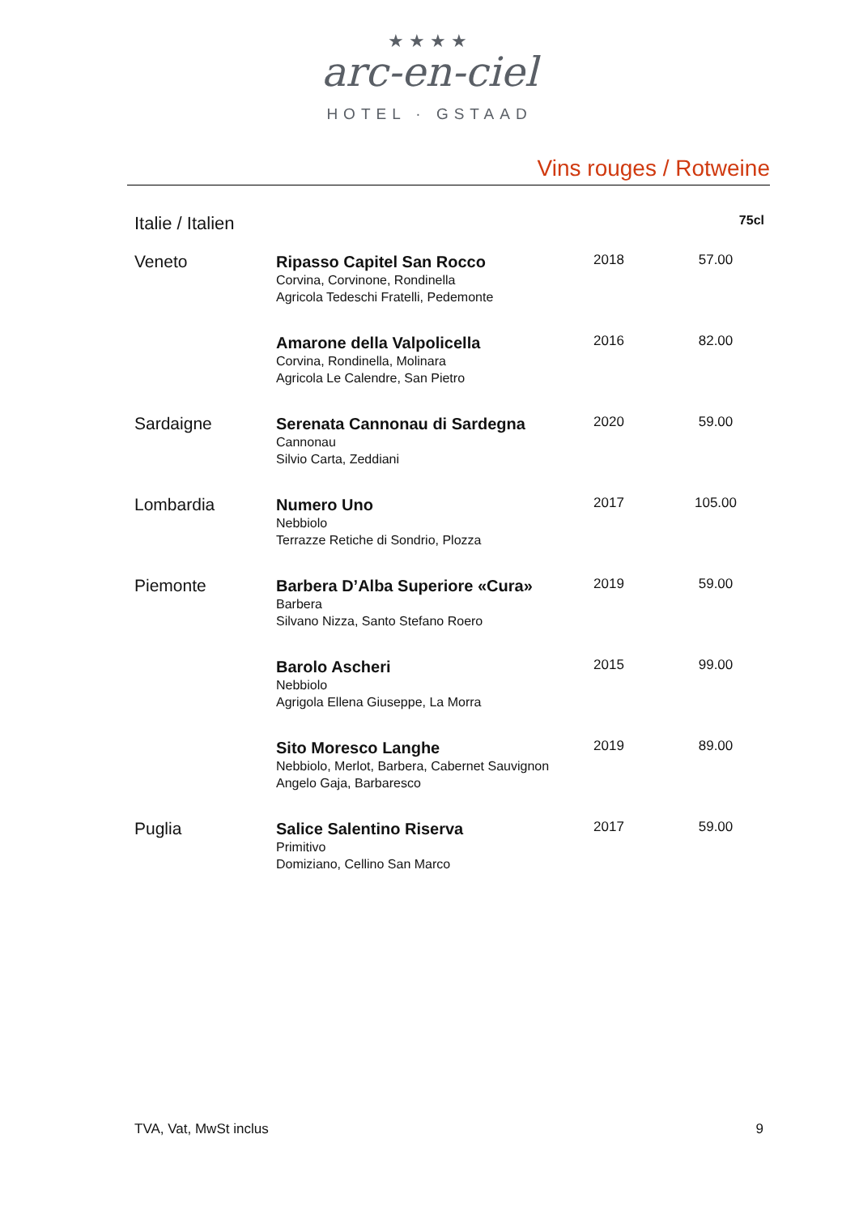★★★★
arc-en-ciel
HOTEL · GSTAAD
Vins rouges / Rotweine
| Italie / Italien | | | 75cl |
| --- | --- | --- | --- |
| Veneto | Ripasso Capitel San Rocco Corvina, Corvinone, Rondinella Agricola Tedeschi Fratelli, Pedemonte | 2018 | 57.00 |
| | Amarone della Valpolicella Corvina, Rondinella, Molinara Agricola Le Calendre, San Pietro | 2016 | 82.00 |
| Sardaigne | Serenata Cannonau di Sardegna Cannonau Silvio Carta, Zeddiani | 2020 | 59.00 |
| Lombardia | Numero Uno Nebbiolo Terrazze Retiche di Sondrio, Plozza | 2017 | 105.00 |
| Piemonte | Barbera D’Alba Superiore «Cura» Barbera Silvano Nizza, Santo Stefano Roero | 2019 | 59.00 |
| | Barolo Ascheri Nebbiolo Agrigola Ellena Giuseppe, La Morra | 2015 | 99.00 |
| | Sito Moresco Langhe Nebbiolo, Merlot, Barbera, Cabernet Sauvignon Angelo Gaja, Barbaresco | 2019 | 89.00 |
| Puglia | Salice Salentino Riserva Primitivo Domiziano, Cellino San Marco | 2017 | 59.00 |
TVA, Vat, MwSt inclus 9